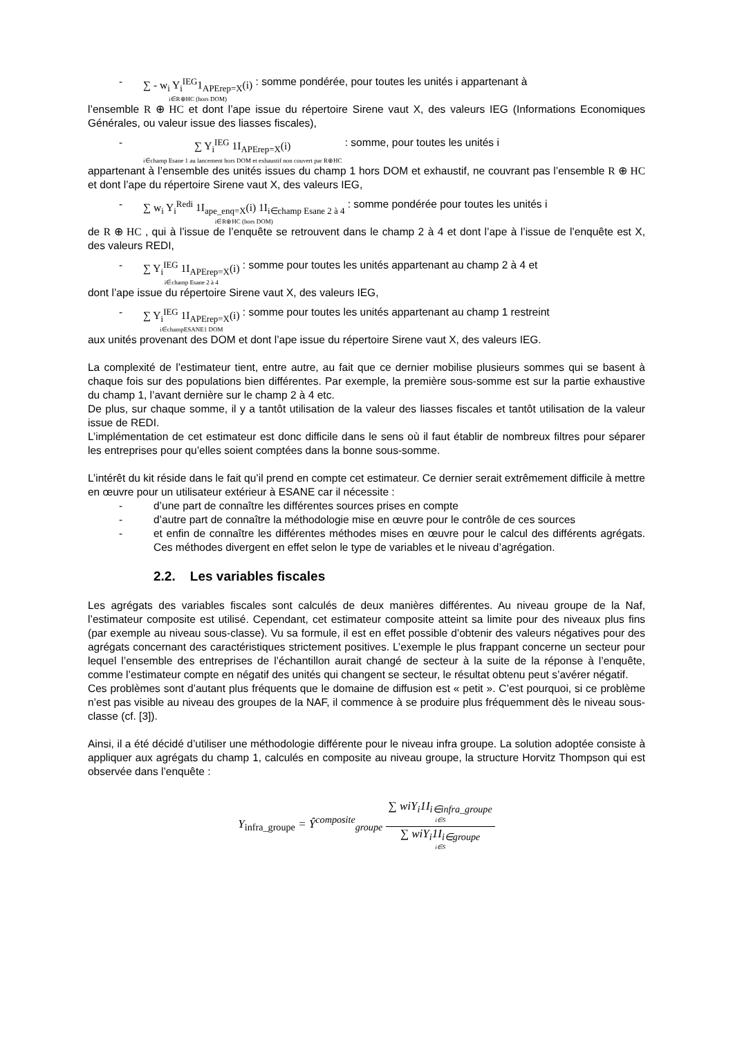- ∑ - w<sub>i</sub> Y<sub>i</sub><sup>IEG</sup>1<sub>APErep=X</sub>(i) i∈R⊕HC (hors DOM) : somme pondérée, pour toutes les unités i appartenant à
l’ensemble R ⊕ HC et dont l’ape issue du répertoire Sirene vaut X, des valeurs IEG (Informations Economiques Générales, ou valeur issue des liasses fiscales),
- ∑ Y<sub>i</sub><sup>IEG</sup> 1I<sub>APErep=X</sub>(i) i∈champ Esane 1 au lancement hors DOM et exhaustif non couvert par R⊕HC : somme, pour toutes les unités i
appartenant à l’ensemble des unités issues du champ 1 hors DOM et exhaustif, ne couvrant pas l’ensemble R ⊕ HC et dont l’ape du répertoire Sirene vaut X, des valeurs IEG,
- ∑ w<sub>i</sub> Y<sub>i</sub><sup>Redi</sup> 1I<sub>ape_enq=X</sub>(i) 1I<sub>i∈champ Esane 2 à 4</sub> i∈R⊕HC (hors DOM) : somme pondérée pour toutes les unités i
de R ⊕ HC , qui à l’issue de l’enquête se retrouvent dans le champ 2 à 4 et dont l’ape à l’issue de l’enquête est X, des valeurs REDI,
- ∑ Y<sub>i</sub><sup>IEG</sup> 1I<sub>APErep=X</sub>(i) i∈champ Esane 2 à 4 : somme pour toutes les unités appartenant au champ 2 à 4 et
dont l’ape issue du répertoire Sirene vaut X, des valeurs IEG,
- ∑ Y<sub>i</sub><sup>IEG</sup> 1I<sub>APErep=X</sub>(i) i∈champESANE1 DOM : somme pour toutes les unités appartenant au champ 1 restreint
aux unités provenant des DOM et dont l’ape issue du répertoire Sirene vaut X, des valeurs IEG.
La complexité de l’estimateur tient, entre autre, au fait que ce dernier mobilise plusieurs sommes qui se basent à chaque fois sur des populations bien différentes. Par exemple, la première sous-somme est sur la partie exhaustive du champ 1, l’avant dernière sur le champ 2 à 4 etc.
De plus, sur chaque somme, il y a tantôt utilisation de la valeur des liasses fiscales et tantôt utilisation de la valeur issue de REDI.
L’implémentation de cet estimateur est donc difficile dans le sens où il faut établir de nombreux filtres pour séparer les entreprises pour qu’elles soient comptées dans la bonne sous-somme.
L’intérêt du kit réside dans le fait qu’il prend en compte cet estimateur. Ce dernier serait extrêmement difficile à mettre en œuvre pour un utilisateur extérieur à ESANE car il nécessite :
- d’une part de connaître les différentes sources prises en compte
- d’autre part de connaître la méthodologie mise en œuvre pour le contrôle de ces sources
- et enfin de connaître les différentes méthodes mises en œuvre pour le calcul des différents agrégats. Ces méthodes divergent en effet selon le type de variables et le niveau d’agrégation.
2.2. Les variables fiscales
Les agrégats des variables fiscales sont calculés de deux manières différentes. Au niveau groupe de la Naf, l’estimateur composite est utilisé. Cependant, cet estimateur composite atteint sa limite pour des niveaux plus fins (par exemple au niveau sous-classe). Vu sa formule, il est en effet possible d’obtenir des valeurs négatives pour des agrégats concernant des caractéristiques strictement positives. L’exemple le plus frappant concerne un secteur pour lequel l’ensemble des entreprises de l’échantillon aurait changé de secteur à la suite de la réponse à l’enquête, comme l’estimateur compte en négatif des unités qui changent se secteur, le résultat obtenu peut s’avérer négatif.
Ces problèmes sont d’autant plus fréquents que le domaine de diffusion est « petit ». C’est pourquoi, si ce problème n’est pas visible au niveau des groupes de la NAF, il commence à se produire plus fréquemment dès le niveau sous-classe (cf. [3]).
Ainsi, il a été décidé d’utiliser une méthodologie différente pour le niveau infra groupe. La solution adoptée consiste à appliquer aux agrégats du champ 1, calculés en composite au niveau groupe, la structure Horvitz Thompson qui est observée dans l’enquête :
Y<sub>infra_groupe</sub> = Ŷ<sup>composite</sup><sub>groupe</sub>
∑ wiY<sub>i</sub>1I<sub>i∈infra_groupe</sub> i∈S
∑ wiY<sub>i</sub>1I<sub>i∈groupe</sub> i∈S